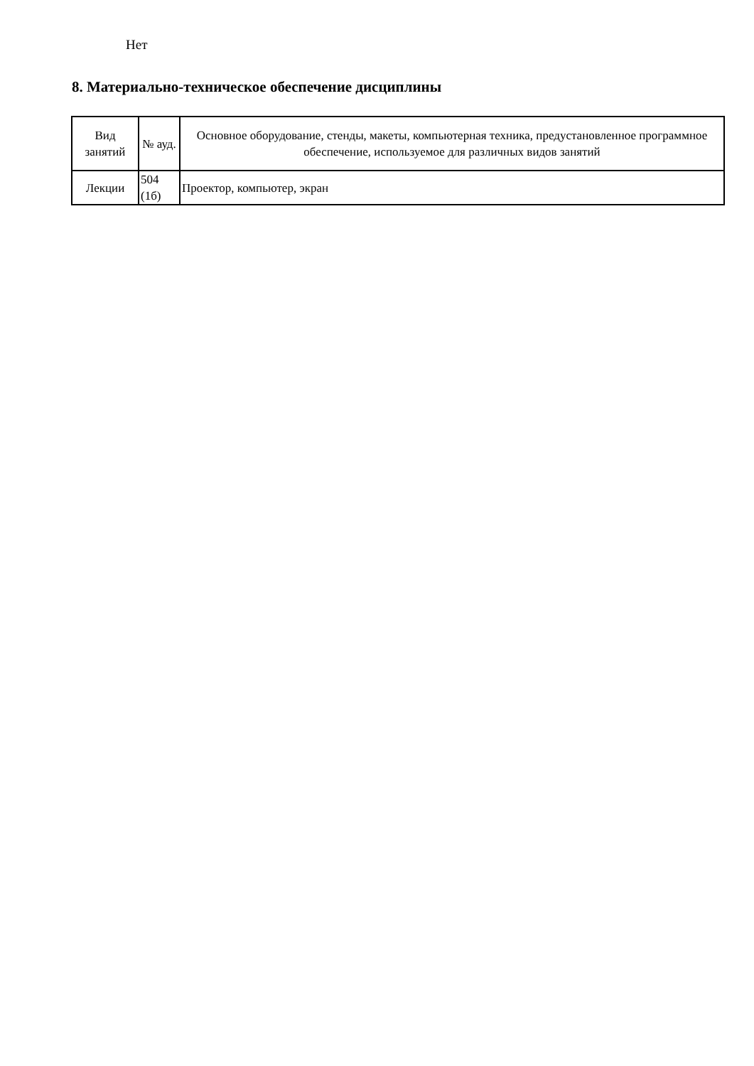Нет
8. Материально-техническое обеспечение дисциплины
| Вид занятий | № ауд. | Основное оборудование, стенды, макеты, компьютерная техника, предустановленное программное обеспечение, используемое для различных видов занятий |
| --- | --- | --- |
| Лекции | 504 (1б) | Проектор, компьютер, экран |